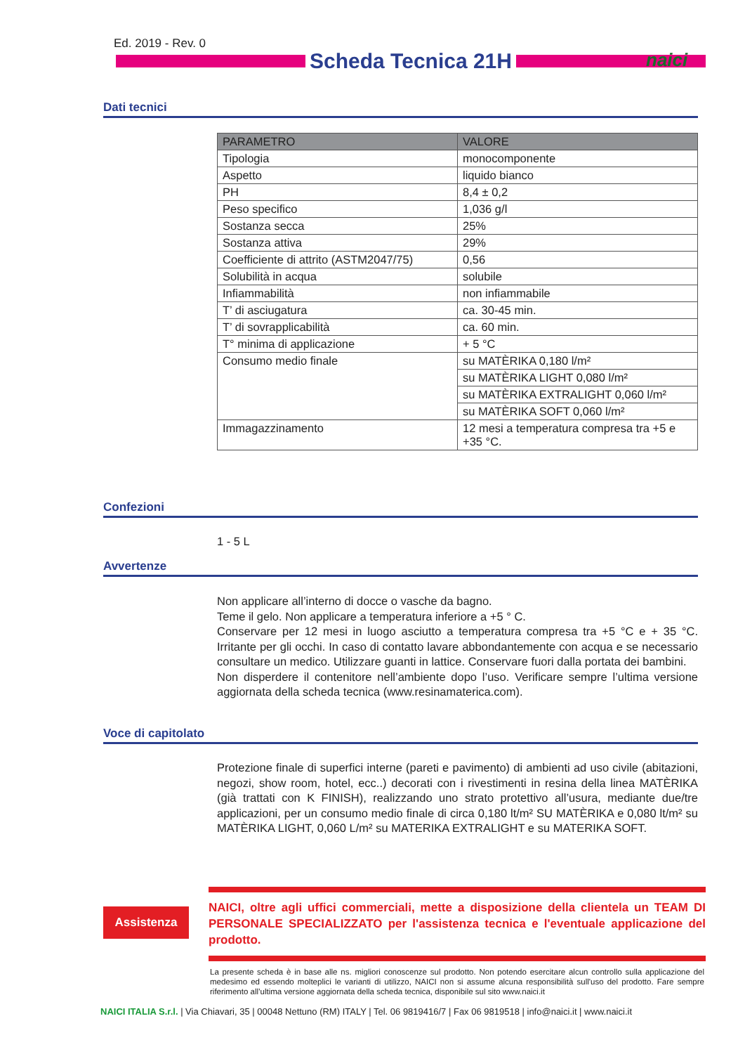Ed. 2019 - Rev. 0
Scheda Tecnica 21H naici
Dati tecnici
| PARAMETRO | VALORE |
| --- | --- |
| Tipologia | monocomponente |
| Aspetto | liquido bianco |
| PH | 8,4 ± 0,2 |
| Peso specifico | 1,036 g/l |
| Sostanza secca | 25% |
| Sostanza attiva | 29% |
| Coefficiente di attrito (ASTM2047/75) | 0,56 |
| Solubilità in acqua | solubile |
| Infiammabilità | non infiammabile |
| T’ di asciugatura | ca. 30-45 min. |
| T’ di sovrapplicabilità | ca. 60 min. |
| T° minima di applicazione | + 5 °C |
| Consumo medio finale | su MATÈRIKA 0,180 l/m² |
| | su MATÈRIKA LIGHT 0,080 l/m² |
| | su MATÈRIKA EXTRALIGHT 0,060 l/m² |
| | su MATÈRIKA SOFT 0,060 l/m² |
| Immagazzinamento | 12 mesi a temperatura compresa tra +5 e +35 °C. |
Confezioni
1 - 5 L
Avvertenze
Non applicare all’interno di docce o vasche da bagno.
Teme il gelo. Non applicare a temperatura inferiore a +5 ° C.
Conservare per 12 mesi in luogo asciutto a temperatura compresa tra +5 °C e + 35 °C. Irritante per gli occhi. In caso di contatto lavare abbondantemente con acqua e se necessario consultare un medico. Utilizzare guanti in lattice. Conservare fuori dalla portata dei bambini.
Non disperdere il contenitore nell’ambiente dopo l’uso. Verificare sempre l’ultima versione aggiornata della scheda tecnica (www.resinamaterica.com).
Voce di capitolato
Protezione finale di superfici interne (pareti e pavimento) di ambienti ad uso civile (abitazioni, negozi, show room, hotel, ecc..) decorati con i rivestimenti in resina della linea MATÈRIKA (già trattati con K FINISH), realizzando uno strato protettivo all’usura, mediante due/tre applicazioni, per un consumo medio finale di circa 0,180 lt/m² SU MATÈRIKA e 0,080 lt/m² su MATÈRIKA LIGHT, 0,060 L/m² su MATERIKA EXTRALIGHT e su MATERIKA SOFT.
Assistenza
NAICI, oltre agli uffici commerciali, mette a disposizione della clientela un TEAM DI PERSONALE SPECIALIZZATO per l'assistenza tecnica e l'eventuale applicazione del prodotto.
La presente scheda è in base alle ns. migliori conoscenze sul prodotto. Non potendo esercitare alcun controllo sulla applicazione del medesimo ed essendo molteplici le varianti di utilizzo, NAICI non si assume alcuna responsibilità sull'uso del prodotto. Fare sempre riferimento all’ultima versione aggiornata della scheda tecnica, disponibile sul sito www.naici.it
NAICI ITALIA S.r.l. | Via Chiavari, 35 | 00048 Nettuno (RM) ITALY | Tel. 06 9819416/7 | Fax 06 9819518 | info@naici.it | www.naici.it